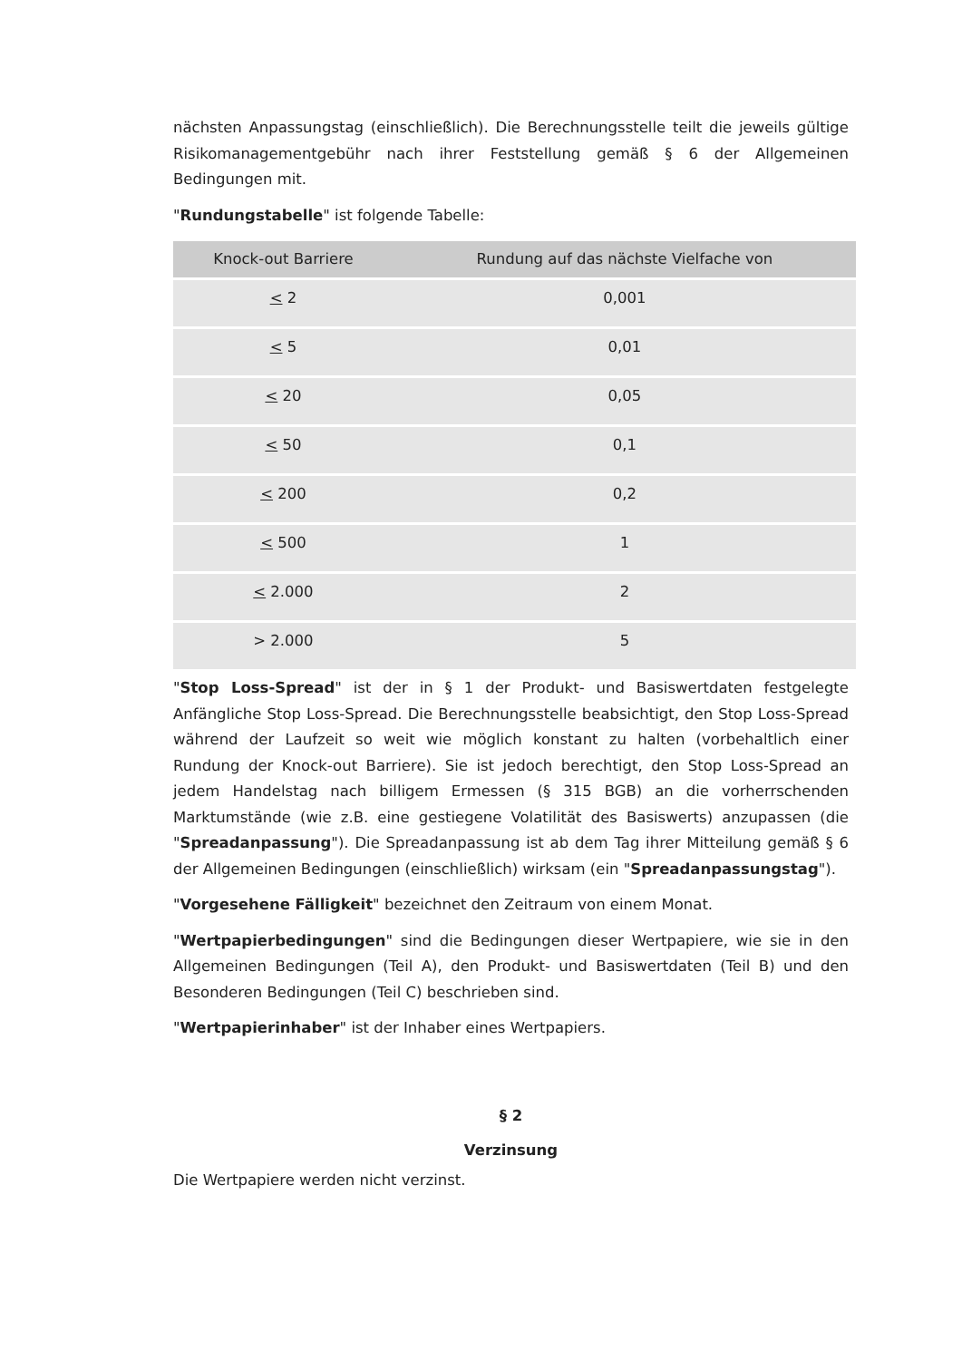nächsten Anpassungstag (einschließlich). Die Berechnungsstelle teilt die jeweils gültige Risikomanagementgebühr nach ihrer Feststellung gemäß § 6 der Allgemeinen Bedingungen mit.
"Rundungstabelle" ist folgende Tabelle:
| Knock-out Barriere | Rundung auf das nächste Vielfache von |
| --- | --- |
| < 2 | 0,001 |
| < 5 | 0,01 |
| < 20 | 0,05 |
| < 50 | 0,1 |
| < 200 | 0,2 |
| < 500 | 1 |
| < 2.000 | 2 |
| > 2.000 | 5 |
"Stop Loss-Spread" ist der in § 1 der Produkt- und Basiswertdaten festgelegte Anfängliche Stop Loss-Spread. Die Berechnungsstelle beabsichtigt, den Stop Loss-Spread während der Laufzeit so weit wie möglich konstant zu halten (vorbehaltlich einer Rundung der Knock-out Barriere). Sie ist jedoch berechtigt, den Stop Loss-Spread an jedem Handelstag nach billigem Ermessen (§ 315 BGB) an die vorherrschenden Marktumstände (wie z.B. eine gestiegene Volatilität des Basiswerts) anzupassen (die "Spreadanpassung"). Die Spreadanpassung ist ab dem Tag ihrer Mitteilung gemäß § 6 der Allgemeinen Bedingungen (einschließlich) wirksam (ein "Spreadanpassungstag").
"Vorgesehene Fälligkeit" bezeichnet den Zeitraum von einem Monat.
"Wertpapierbedingungen" sind die Bedingungen dieser Wertpapiere, wie sie in den Allgemeinen Bedingungen (Teil A), den Produkt- und Basiswertdaten (Teil B) und den Besonderen Bedingungen (Teil C) beschrieben sind.
"Wertpapierinhaber" ist der Inhaber eines Wertpapiers.
§ 2
Verzinsung
Die Wertpapiere werden nicht verzinst.